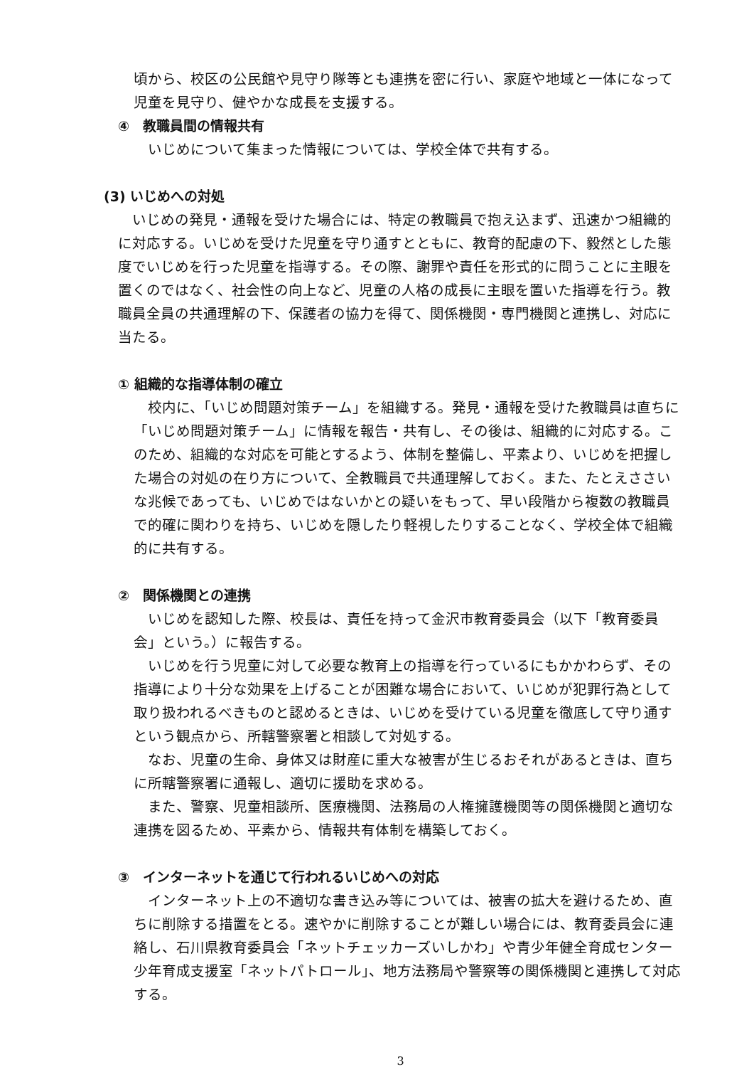頃から、校区の公民館や見守り隊等とも連携を密に行い、家庭や地域と一体になって児童を見守り、健やかな成長を支援する。
④　教職員間の情報共有
いじめについて集まった情報については、学校全体で共有する。
(3) いじめへの対処
いじめの発見・通報を受けた場合には、特定の教職員で抱え込まず、迅速かつ組織的に対応する。いじめを受けた児童を守り通すとともに、教育的配慮の下、毅然とした態度でいじめを行った児童を指導する。その際、謝罪や責任を形式的に問うことに主眼を置くのではなく、社会性の向上など、児童の人格の成長に主眼を置いた指導を行う。教職員全員の共通理解の下、保護者の協力を得て、関係機関・専門機関と連携し、対応に当たる。
① 組織的な指導体制の確立
校内に、「いじめ問題対策チーム」を組織する。発見・通報を受けた教職員は直ちに「いじめ問題対策チーム」に情報を報告・共有し、その後は、組織的に対応する。このため、組織的な対応を可能とするよう、体制を整備し、平素より、いじめを把握した場合の対処の在り方について、全教職員で共通理解しておく。また、たとえささいな兆候であっても、いじめではないかとの疑いをもって、早い段階から複数の教職員で的確に関わりを持ち、いじめを隠したり軽視したりすることなく、学校全体で組織的に共有する。
②　関係機関との連携
いじめを認知した際、校長は、責任を持って金沢市教育委員会（以下「教育委員会」という。）に報告する。
いじめを行う児童に対して必要な教育上の指導を行っているにもかかわらず、その指導により十分な効果を上げることが困難な場合において、いじめが犯罪行為として取り扱われるべきものと認めるときは、いじめを受けている児童を徹底して守り通すという観点から、所轄警察署と相談して対処する。
なお、児童の生命、身体又は財産に重大な被害が生じるおそれがあるときは、直ちに所轄警察署に通報し、適切に援助を求める。
また、警察、児童相談所、医療機関、法務局の人権擁護機関等の関係機関と適切な連携を図るため、平素から、情報共有体制を構築しておく。
③　インターネットを通じて行われるいじめへの対応
インターネット上の不適切な書き込み等については、被害の拡大を避けるため、直ちに削除する措置をとる。速やかに削除することが難しい場合には、教育委員会に連絡し、石川県教育委員会「ネットチェッカーズいしかわ」や青少年健全育成センター少年育成支援室「ネットパトロール」、地方法務局や警察等の関係機関と連携して対応する。
3